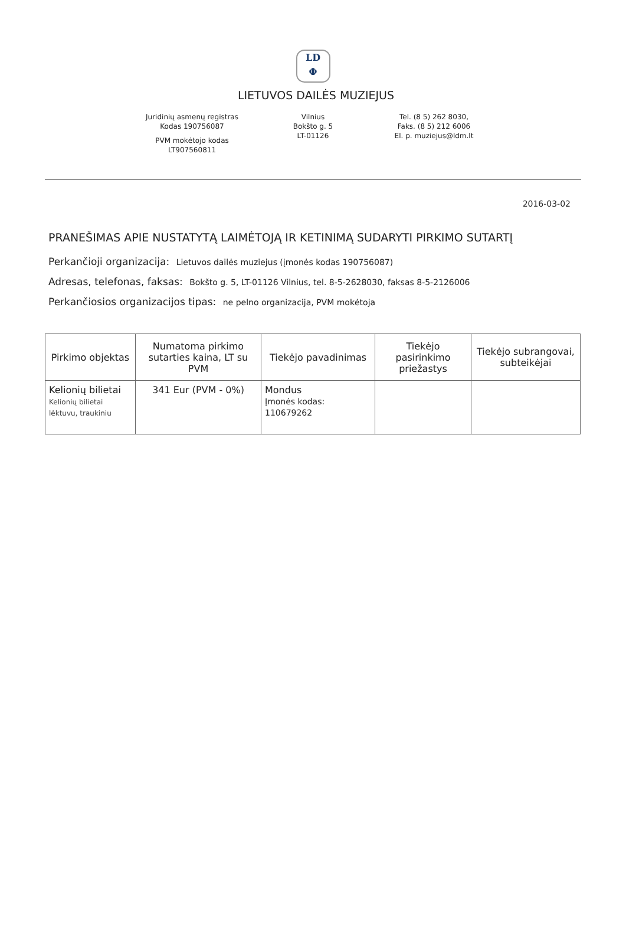LD
Φ
LIETUVOS DAILĖS MUZIEJUS
Juridinių asmenų registras
Kodas 190756087
PVM mokėtojo kodas
LT907560811
Vilnius
Bokšto g. 5
LT-01126
Tel. (8 5) 262 8030,
Faks. (8 5) 212 6006
El. p. muziejus@ldm.lt
2016-03-02
PRANEŠIMAS APIE NUSTATYTĄ LAIMĖTOJĄ IR KETINIMĄ SUDARYTI PIRKIMO SUTARTĮ
Perkančioji organizacija: Lietuvos dailės muziejus (įmonės kodas 190756087)
Adresas, telefonas, faksas: Bokšto g. 5, LT-01126 Vilnius, tel. 8-5-2628030, faksas 8-5-2126006
Perkančiosios organizacijos tipas: ne pelno organizacija, PVM mokėtoja
| Pirkimo objektas | Numatoma pirkimo sutarties kaina, LT su PVM | Tiekėjo pavadinimas | Tiekėjo pasirinkimo priežastys | Tiekėjo subrangovai, subteikėjai |
| --- | --- | --- | --- | --- |
| Kelionių bilietai Kelionių bilietai lėktuvu, traukiniu | 341 Eur (PVM - 0%) | Mondus Įmonės kodas: 110679262 | | |